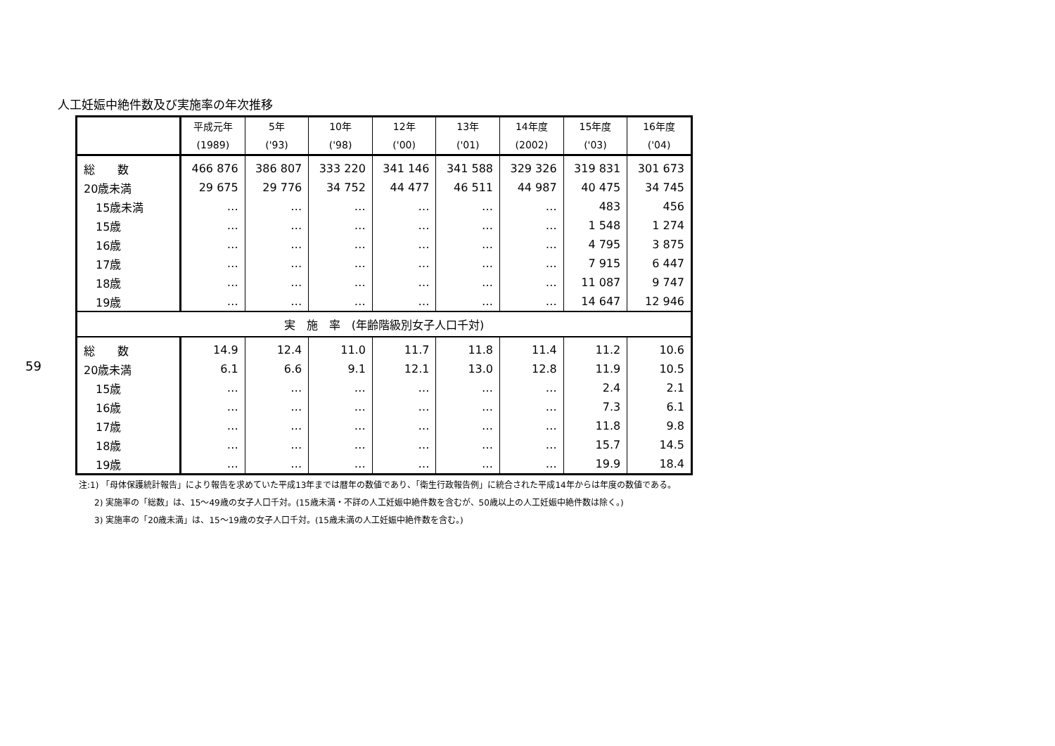59
人工妊娠中絶件数及び実施率の年次推移
| | 平成元年 (1989) | 5年 ('93) | 10年 ('98) | 12年 ('00) | 13年 ('01) | 14年度 (2002) | 15年度 ('03) | 16年度 ('04) |
| --- | --- | --- | --- | --- | --- | --- | --- | --- |
| 総 数 | 466 876 | 386 807 | 333 220 | 341 146 | 341 588 | 329 326 | 319 831 | 301 673 |
| 20歳未満 | 29 675 | 29 776 | 34 752 | 44 477 | 46 511 | 44 987 | 40 475 | 34 745 |
| 15歳未満 | … | … | … | … | … | … | 483 | 456 |
| 15歳 | … | … | … | … | … | … | 1 548 | 1 274 |
| 16歳 | … | … | … | … | … | … | 4 795 | 3 875 |
| 17歳 | … | … | … | … | … | … | 7 915 | 6 447 |
| 18歳 | … | … | … | … | … | … | 11 087 | 9 747 |
| 19歳 | … | … | … | … | … | … | 14 647 | 12 946 |
| 実 施 率 (年齢階級別女子人口千対) | | | | | | | | |
| 総 数 | 14.9 | 12.4 | 11.0 | 11.7 | 11.8 | 11.4 | 11.2 | 10.6 |
| 20歳未満 | 6.1 | 6.6 | 9.1 | 12.1 | 13.0 | 12.8 | 11.9 | 10.5 |
| 15歳 | … | … | … | … | … | … | 2.4 | 2.1 |
| 16歳 | … | … | … | … | … | … | 7.3 | 6.1 |
| 17歳 | … | … | … | … | … | … | 11.8 | 9.8 |
| 18歳 | … | … | … | … | … | … | 15.7 | 14.5 |
| 19歳 | … | … | … | … | … | … | 19.9 | 18.4 |
注:1) 「母体保護統計報告」により報告を求めていた平成13年までは暦年の数値であり、「衛生行政報告例」に統合された平成14年からは年度の数値である。
2) 実施率の「総数」は、15～49歳の女子人口千対。(15歳未満・不詳の人工妊娠中絶件数を含むが、50歳以上の人工妊娠中絶件数は除く。)
3) 実施率の「20歳未満」は、15～19歳の女子人口千対。(15歳未満の人工妊娠中絶件数を含む。)